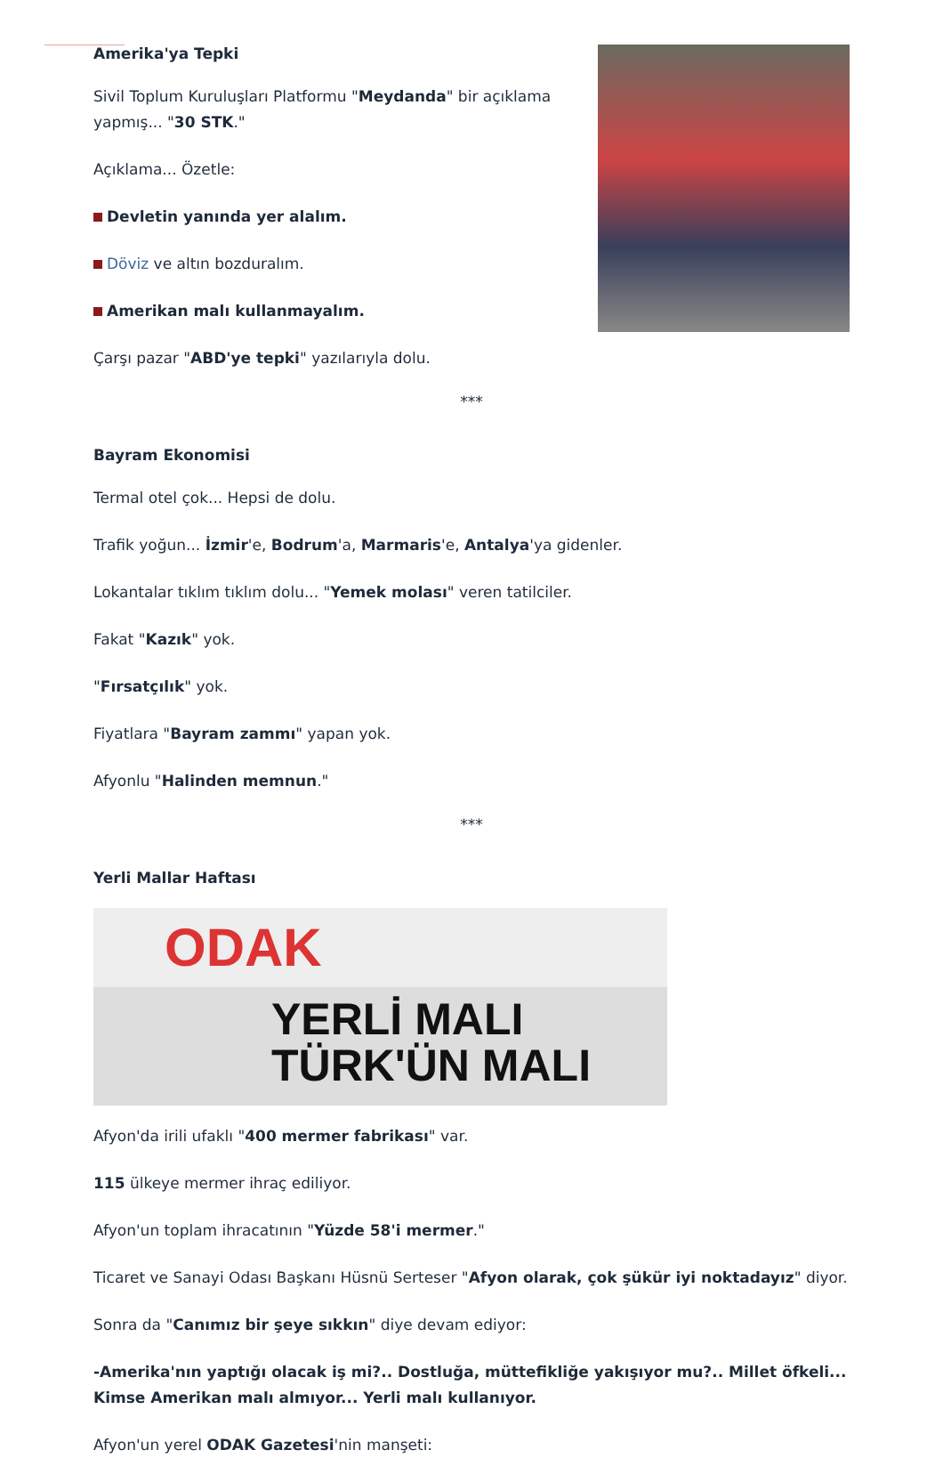Amerika'ya Tepki
Sivil Toplum Kuruluşları Platformu "Meydanda" bir açıklama
yapmış... "30 STK."
Açıklama... Özetle:
Devletin yanında yer alalım.
Döviz ve altın bozduralım.
Amerikan malı kullanmayalım.
Çarşı pazar "ABD'ye tepki" yazılarıyla dolu.
***
Bayram Ekonomisi
Termal otel çok... Hepsi de dolu.
Trafik yoğun... İzmir'e, Bodrum'a, Marmaris'e, Antalya'ya gidenler.
Lokantalar tıklım tıklım dolu... "Yemek molası" veren tatilciler.
Fakat "Kazık" yok.
"Fırsatçılık" yok.
Fiyatlara "Bayram zammı" yapan yok.
Afyonlu "Halinden memnun."
***
Yerli Mallar Haftası
ODAK
YERLİ MALI
TÜRK'ÜN MALI
Afyon'da irili ufaklı "400 mermer fabrikası" var.
115 ülkeye mermer ihraç ediliyor.
Afyon'un toplam ihracatının "Yüzde 58'i mermer."
Ticaret ve Sanayi Odası Başkanı Hüsnü Serteser "Afyon olarak, çok şükür iyi noktadayız" diyor.
Sonra da "Canımız bir şeye sıkkın" diye devam ediyor:
-Amerika'nın yaptığı olacak iş mi?.. Dostluğa, müttefikliğe yakışıyor mu?.. Millet öfkeli... Kimse Amerikan malı almıyor... Yerli malı kullanıyor.
Afyon'un yerel ODAK Gazetesi'nin manşeti: